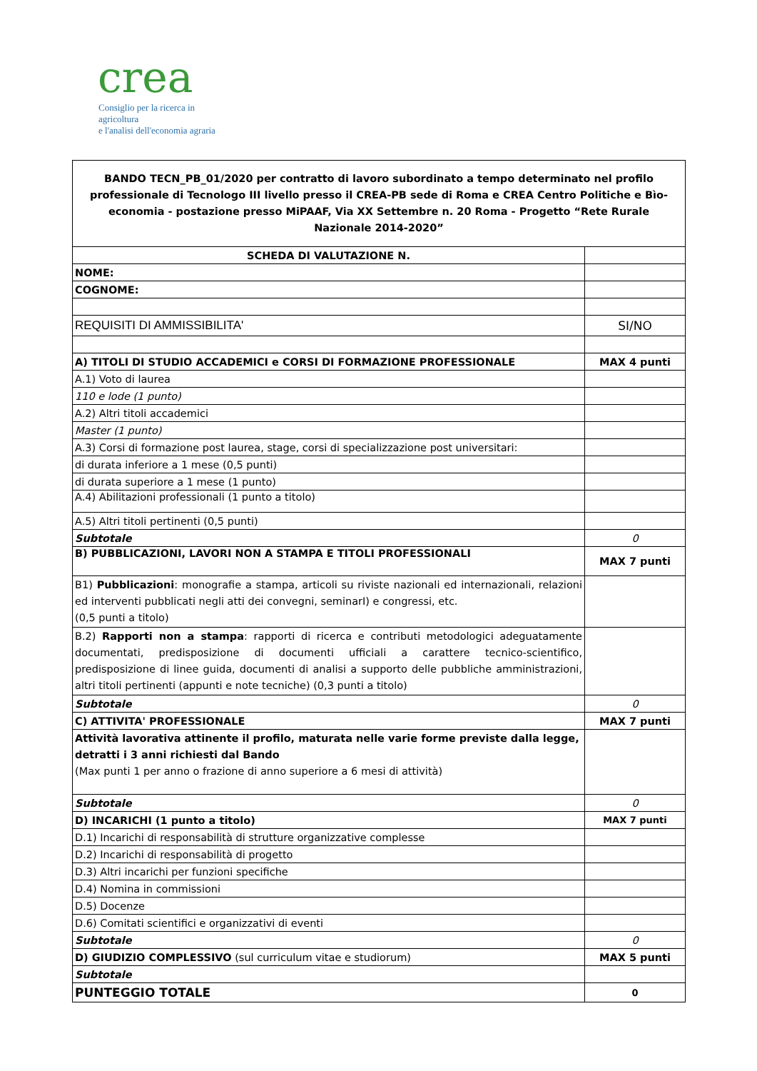crea
Consiglio per la ricerca in agricoltura
e l'analisi dell'economia agraria
| BANDO TECN_PB_01/2020 per contratto di lavoro subordinato a tempo determinato nel profilo professionale di Tecnologo III livello presso il CREA-PB sede di Roma e CREA Centro Politiche e Bìo-economia - postazione presso MiPAAF, Via XX Settembre n. 20 Roma - Progetto “Rete Rurale Nazionale 2014-2020” | |
| SCHEDA DI VALUTAZIONE N. | |
| NOME: | |
| COGNOME: | |
| REQUISITI DI AMMISSIBILITA' | SI/NO |
| A) TITOLI DI STUDIO ACCADEMICI e CORSI DI FORMAZIONE PROFESSIONALE | MAX 4 punti |
| A.1) Voto di laurea | |
| 110 e lode (1 punto) | |
| A.2) Altri titoli accademici | |
| Master (1 punto) | |
| A.3) Corsi di formazione post laurea, stage, corsi di specializzazione post universitari: | |
| di durata inferiore a 1 mese (0,5 punti) | |
| di durata superiore a 1 mese (1 punto) | |
| A.4) Abilitazioni professionali (1 punto a titolo) | |
| A.5) Altri titoli pertinenti (0,5 punti) | |
| Subtotale | 0 |
| B) PUBBLICAZIONI, LAVORI NON A STAMPA E TITOLI PROFESSIONALI | MAX 7 punti |
| B1) Pubblicazioni : monografie a stampa, articoli su riviste nazionali ed internazionali, relazioni ed interventi pubblicati negli atti dei convegni, seminarI) e congressi, etc. (0,5 punti a titolo) | |
| B.2) Rapporti non a stampa : rapporti di ricerca e contributi metodologici adeguatamente documentati, predisposizione di documenti ufficiali a carattere tecnico-scientifico, predisposizione di linee guida, documenti di analisi a supporto delle pubbliche amministrazioni, altri titoli pertinenti (appunti e note tecniche) (0,3 punti a titolo) | |
| Subtotale | 0 |
| C) ATTIVITA' PROFESSIONALE | MAX 7 punti |
| Attività lavorativa attinente il profilo, maturata nelle varie forme previste dalla legge, detratti i 3 anni richiesti dal Bando (Max punti 1 per anno o frazione di anno superiore a 6 mesi di attività) | |
| Subtotale | 0 |
| D) INCARICHI (1 punto a titolo) | MAX 7 punti |
| D.1) Incarichi di responsabilità di strutture organizzative complesse | |
| D.2) Incarichi di responsabilità di progetto | |
| D.3) Altri incarichi per funzioni specifiche | |
| D.4) Nomina in commissioni | |
| D.5) Docenze | |
| D.6) Comitati scientifici e organizzativi di eventi | |
| Subtotale | 0 |
| D) GIUDIZIO COMPLESSIVO (sul curriculum vitae e studiorum) | MAX 5 punti |
| Subtotale | |
| PUNTEGGIO TOTALE | 0 |